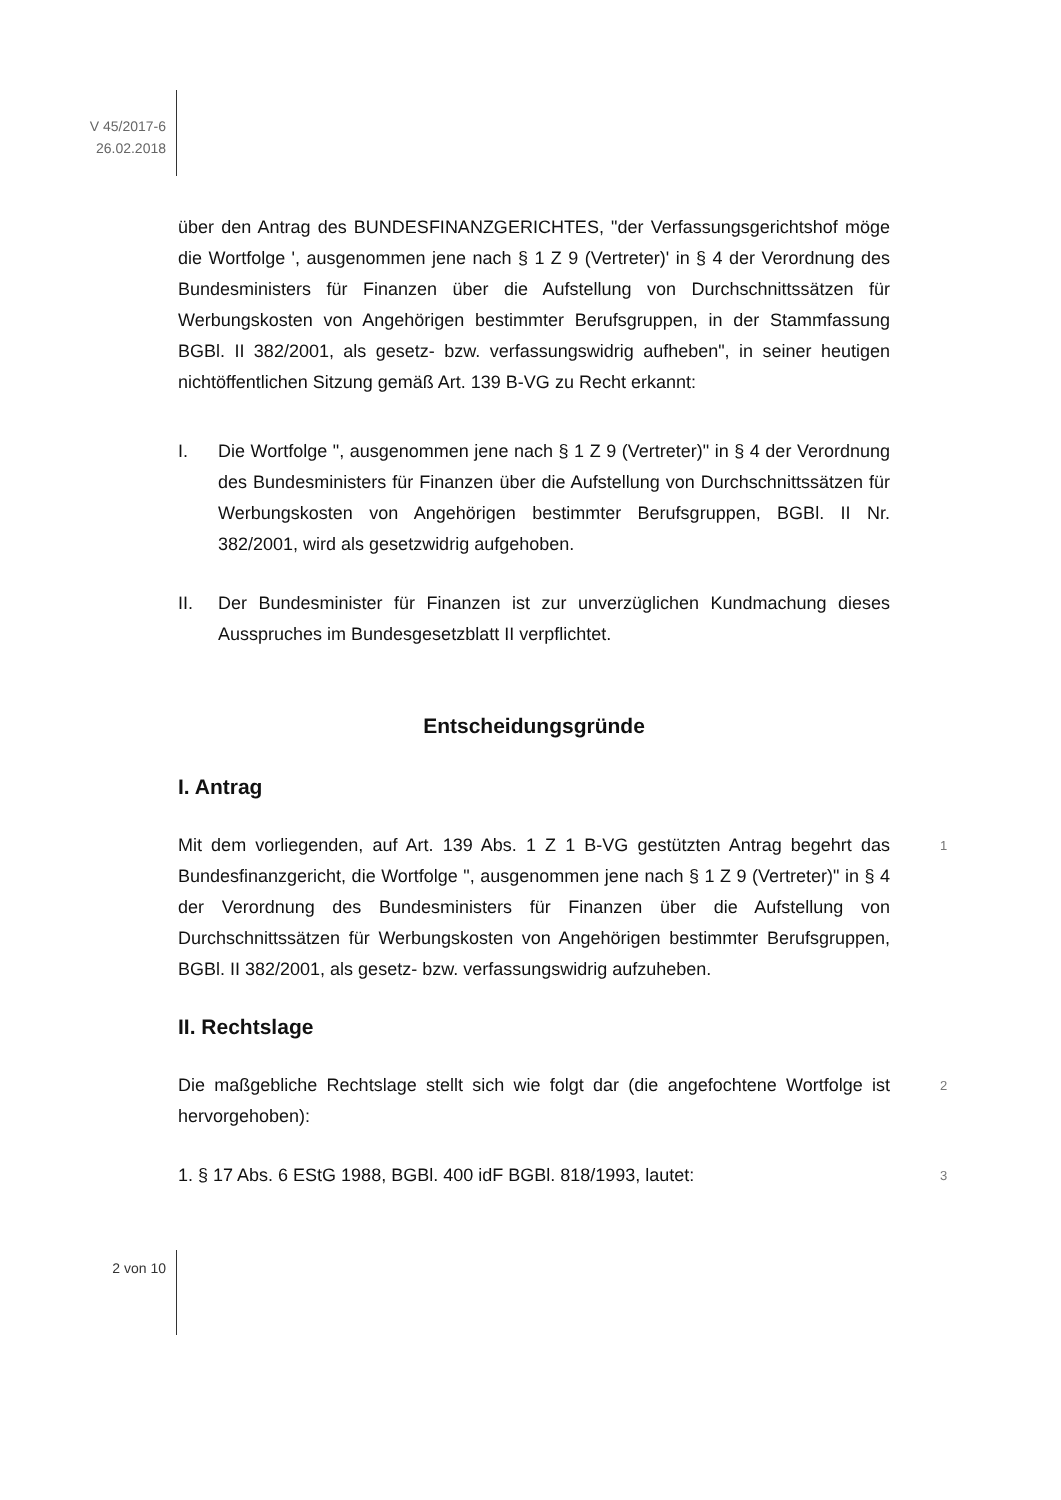V 45/2017-6
26.02.2018
über den Antrag des BUNDESFINANZGERICHTES, "der Verfassungsgerichtshof möge die Wortfolge ', ausgenommen jene nach § 1 Z 9 (Vertreter)' in § 4 der Verordnung des Bundesministers für Finanzen über die Aufstellung von Durchschnittssätzen für Werbungskosten von Angehörigen bestimmter Berufsgruppen, in der Stammfassung BGBl. II 382/2001, als gesetz- bzw. verfassungswidrig aufheben", in seiner heutigen nichtöffentlichen Sitzung gemäß Art. 139 B-VG zu Recht erkannt:
I. Die Wortfolge ", ausgenommen jene nach § 1 Z 9 (Vertreter)" in § 4 der Verordnung des Bundesministers für Finanzen über die Aufstellung von Durchschnittssätzen für Werbungskosten von Angehörigen bestimmter Berufsgruppen, BGBl. II Nr. 382/2001, wird als gesetzwidrig aufgehoben.
II. Der Bundesminister für Finanzen ist zur unverzüglichen Kundmachung dieses Ausspruches im Bundesgesetzblatt II verpflichtet.
Entscheidungsgründe
I. Antrag
Mit dem vorliegenden, auf Art. 139 Abs. 1 Z 1 B-VG gestützten Antrag begehrt das Bundesfinanzgericht, die Wortfolge ", ausgenommen jene nach § 1 Z 9 (Vertreter)" in § 4 der Verordnung des Bundesministers für Finanzen über die Aufstellung von Durchschnittssätzen für Werbungskosten von Angehörigen bestimmter Berufsgruppen, BGBl. II 382/2001, als gesetz- bzw. verfassungswidrig aufzuheben.
1
II. Rechtslage
Die maßgebliche Rechtslage stellt sich wie folgt dar (die angefochtene Wortfolge ist hervorgehoben):
2
1. § 17 Abs. 6 EStG 1988, BGBl. 400 idF BGBl. 818/1993, lautet:
3
2 von 10